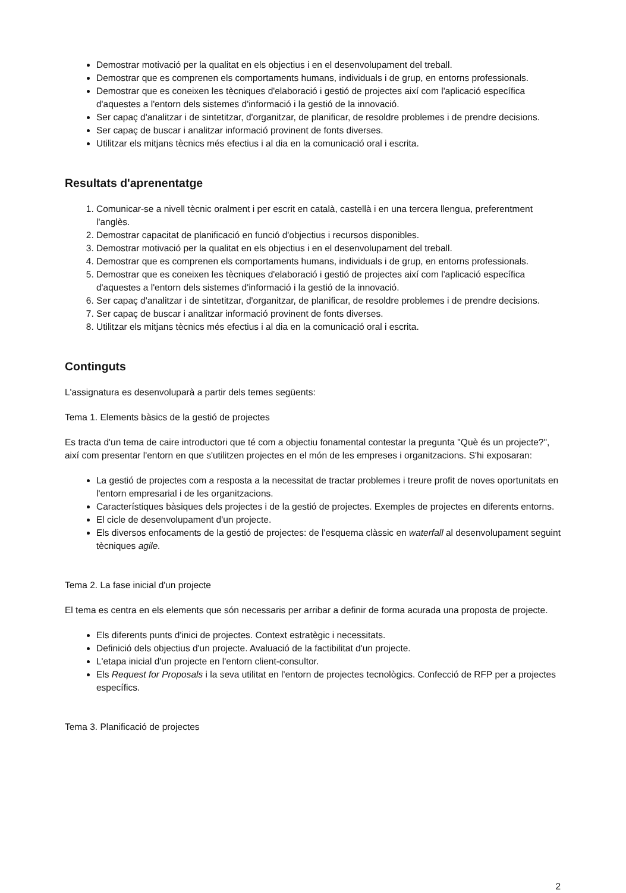Demostrar motivació per la qualitat en els objectius i en el desenvolupament del treball.
Demostrar que es comprenen els comportaments humans, individuals i de grup, en entorns professionals.
Demostrar que es coneixen les tècniques d'elaboració i gestió de projectes així com l'aplicació específica d'aquestes a l'entorn dels sistemes d'informació i la gestió de la innovació.
Ser capaç d'analitzar i de sintetitzar, d'organitzar, de planificar, de resoldre problemes i de prendre decisions.
Ser capaç de buscar i analitzar informació provinent de fonts diverses.
Utilitzar els mitjans tècnics més efectius i al dia en la comunicació oral i escrita.
Resultats d'aprenentatge
1. Comunicar-se a nivell tècnic oralment i per escrit en català, castellà i en una tercera llengua, preferentment l'anglès.
2. Demostrar capacitat de planificació en funció d'objectius i recursos disponibles.
3. Demostrar motivació per la qualitat en els objectius i en el desenvolupament del treball.
4. Demostrar que es comprenen els comportaments humans, individuals i de grup, en entorns professionals.
5. Demostrar que es coneixen les tècniques d'elaboració i gestió de projectes així com l'aplicació específica d'aquestes a l'entorn dels sistemes d'informació i la gestió de la innovació.
6. Ser capaç d'analitzar i de sintetitzar, d'organitzar, de planificar, de resoldre problemes i de prendre decisions.
7. Ser capaç de buscar i analitzar informació provinent de fonts diverses.
8. Utilitzar els mitjans tècnics més efectius i al dia en la comunicació oral i escrita.
Continguts
L'assignatura es desenvoluparà a partir dels temes següents:
Tema 1. Elements bàsics de la gestió de projectes
Es tracta d'un tema de caire introductori que té com a objectiu fonamental contestar la pregunta "Què és un projecte?", així com presentar l'entorn en que s'utilitzen projectes en el món de les empreses i organitzacions. S'hi exposaran:
La gestió de projectes com a resposta a la necessitat de tractar problemes i treure profit de noves oportunitats en l'entorn empresarial i de les organitzacions.
Característiques bàsiques dels projectes i de la gestió de projectes. Exemples de projectes en diferents entorns.
El cicle de desenvolupament d'un projecte.
Els diversos enfocaments de la gestió de projectes: de l'esquema clàssic en waterfall al desenvolupament seguint tècniques agile.
Tema 2. La fase inicial d'un projecte
El tema es centra en els elements que són necessaris per arribar a definir de forma acurada una proposta de projecte.
Els diferents punts d'inici de projectes. Context estratègic i necessitats.
Definició dels objectius d'un projecte. Avaluació de la factibilitat d'un projecte.
L'etapa inicial d'un projecte en l'entorn client-consultor.
Els Request for Proposals i la seva utilitat en l'entorn de projectes tecnològics. Confecció de RFP per a projectes específics.
Tema 3. Planificació de projectes
2